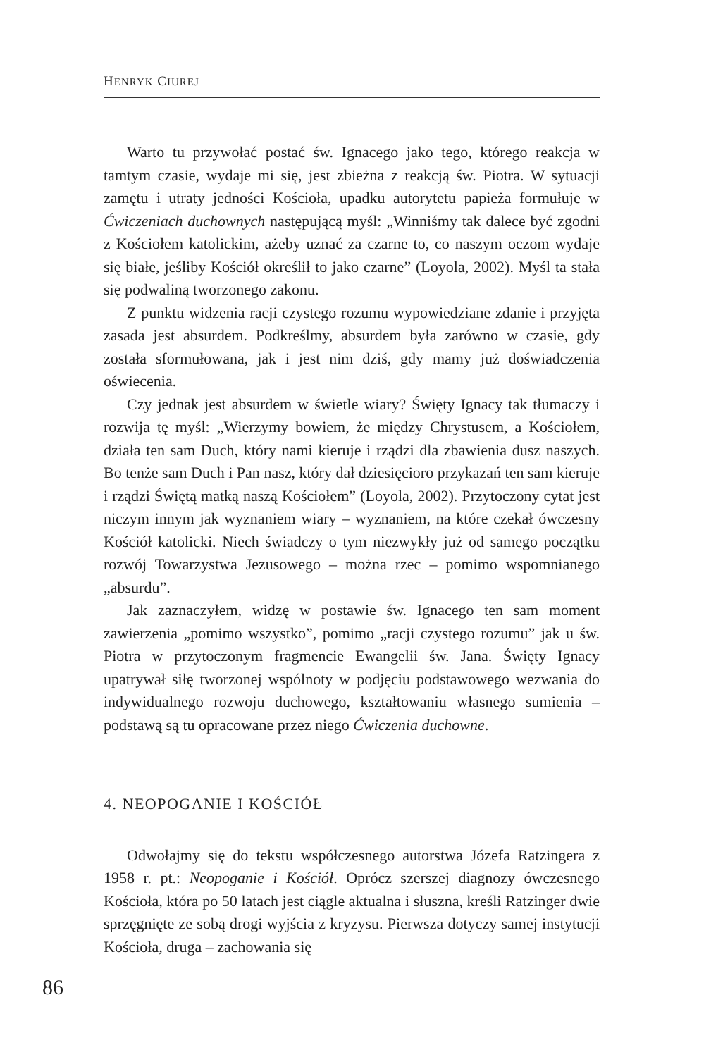HENRYK CIUREJ
Warto tu przywołać postać św. Ignacego jako tego, którego reakcja w tamtym czasie, wydaje mi się, jest zbieżna z reakcją św. Piotra. W sytuacji zamętu i utraty jedności Kościoła, upadku autorytetu papieża formułuje w Ćwiczeniach duchownych następującą myśl: „Winniśmy tak dalece być zgodni z Kościołem katolickim, ażeby uznać za czarne to, co naszym oczom wydaje się białe, jeśliby Kościół określił to jako czarne” (Loyola, 2002). Myśl ta stała się podwaliną tworzonego zakonu.
Z punktu widzenia racji czystego rozumu wypowiedziane zdanie i przyjęta zasada jest absurdem. Podkreślmy, absurdem była zarówno w czasie, gdy została sformułowana, jak i jest nim dziś, gdy mamy już doświadczenia oświecenia.
Czy jednak jest absurdem w świetle wiary? Święty Ignacy tak tłumaczy i rozwija tę myśl: „Wierzymy bowiem, że między Chrystusem, a Kościołem, działa ten sam Duch, który nami kieruje i rządzi dla zbawienia dusz naszych. Bo tenże sam Duch i Pan nasz, który dał dziesięcioro przykazań ten sam kieruje i rządzi Świętą matką naszą Kościołem” (Loyola, 2002). Przytoczony cytat jest niczym innym jak wyznaniem wiary – wyznaniem, na które czekał ówczesny Kościół katolicki. Niech świadczy o tym niezwykły już od samego początku rozwój Towarzystwa Jezusowego – można rzec – pomimo wspomnianego „absurdu”.
Jak zaznaczyłem, widzę w postawie św. Ignacego ten sam moment zawierzenia „pomimo wszystko”, pomimo „racji czystego rozumu” jak u św. Piotra w przytoczonym fragmencie Ewangelii św. Jana. Święty Ignacy upatrywał siłę tworzonej wspólnoty w podjęciu podstawowego wezwania do indywidualnego rozwoju duchowego, kształtowaniu własnego sumienia – podstawą są tu opracowane przez niego Ćwiczenia duchowne.
4. NEOPOGANIE I KOŚCIÓŁ
Odwołajmy się do tekstu współczesnego autorstwa Józefa Ratzingera z 1958 r. pt.: Neopoganie i Kościół. Oprócz szerszej diagnozy ówczesnego Kościoła, która po 50 latach jest ciągle aktualna i słuszna, kreśli Ratzinger dwie sprzęgnięte ze sobą drogi wyjścia z kryzysu. Pierwsza dotyczy samej instytucji Kościoła, druga – zachowania się
86